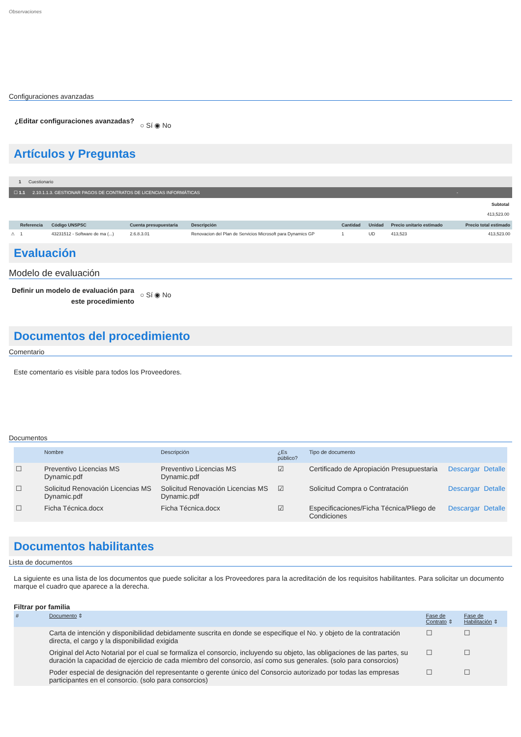Observaciones
Configuraciones avanzadas
¿Editar configuraciones avanzadas?
○ Sí ◉ No
Artículos y Preguntas
1 Cuestionario
☐ 1.1 2.10.1.1.3. GESTIONAR PAGOS DE CONTRATOS DE LICENCIAS INFORMÁTICAS -
Subtotal
413,523.00
| | Referencia | Código UNSPSC | Cuenta presupuestaria | Descripción | Cantidad | Unidad | Precio unitario estimado | Precio total estimado |
| --- | --- | --- | --- | --- | --- | --- | --- | --- |
| ⚠ | 1 | 43231512 - Software de ma (...) | 2.6.8.3.01 | Renovacion del Plan de Servicios Microsoft para Dynamics GP | 1 | UD | 413,523 | 413,523.00 |
Evaluación
Modelo de evaluación
Definir un modelo de evaluación para este procedimiento
○ Sí ◉ No
Documentos del procedimiento
Comentario
Este comentario es visible para todos los Proveedores.
Documentos
| | Nombre | Descripción | ¿Es público? | Tipo de documento | | |
| --- | --- | --- | --- | --- | --- | --- |
| ☐ | Preventivo Licencias MS Dynamic.pdf | Preventivo Licencias MS Dynamic.pdf | ☑ | Certificado de Apropiación Presupuestaria | Descargar | Detalle |
| ☐ | Solicitud Renovación Licencias MS Dynamic.pdf | Solicitud Renovación Licencias MS Dynamic.pdf | ☑ | Solicitud Compra o Contratación | Descargar | Detalle |
| ☐ | Ficha Técnica.docx | Ficha Técnica.docx | ☑ | Especificaciones/Ficha Técnica/Pliego de Condiciones | Descargar | Detalle |
Documentos habilitantes
Lista de documentos
La siguiente es una lista de los documentos que puede solicitar a los Proveedores para la acreditación de los requisitos habilitantes. Para solicitar un documento marque el cuadro que aparece a la derecha.
Filtrar por familia
| # | Documento ⇕ | Fase de Contrato ⇕ | Fase de Habilitación ⇕ |
| --- | --- | --- | --- |
| | Carta de intención y disponibilidad debidamente suscrita en donde se especifique el No. y objeto de la contratación directa, el cargo y la disponibilidad exigida | ☐ | ☐ |
| | Original del Acto Notarial por el cual se formaliza el consorcio, incluyendo su objeto, las obligaciones de las partes, su duración la capacidad de ejercicio de cada miembro del consorcio, así como sus generales. (solo para consorcios) | ☐ | ☐ |
| | Poder especial de designación del representante o gerente único del Consorcio autorizado por todas las empresas participantes en el consorcio. (solo para consorcios) | ☐ | ☐ |